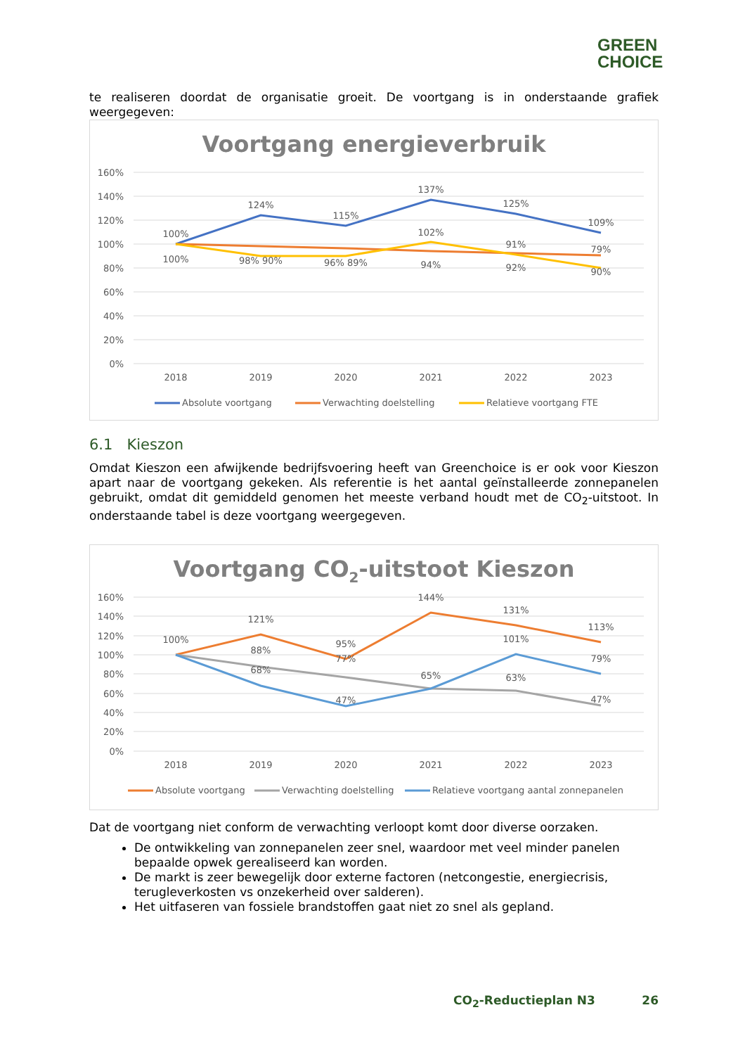GREEN
CHOICE
te realiseren doordat de organisatie groeit. De voortgang is in onderstaande grafiek weergegeven:
Voortgang energieverbruik
160%
140%
120%
100%
80%
60%
40%
20%
0%
100%
124%
115%
137%
125%
109%
100%
98% 90%
96% 89%
102%
94%
91%
92%
79%
90%
2018
2019
2020
2021
2022
2023
Absolute voortgang
Verwachting doelstelling
Relatieve voortgang FTE
6.1 Kieszon
Omdat Kieszon een afwijkende bedrijfsvoering heeft van Greenchoice is er ook voor Kieszon apart naar de voortgang gekeken. Als referentie is het aantal geïnstalleerde zonnepanelen gebruikt, omdat dit gemiddeld genomen het meeste verband houdt met de CO<sub>2</sub>-uitstoot. In onderstaande tabel is deze voortgang weergegeven.
Voortgang CO2-uitstoot Kieszon
160%
140%
120%
100%
80%
60%
40%
20%
0%
100%
121%
88%
68%
95%
77%
47%
144%
65%
131%
101%
63%
113%
79%
47%
2018
2019
2020
2021
2022
2023
Absolute voortgang
Verwachting doelstelling
Relatieve voortgang aantal zonnepanelen
Dat de voortgang niet conform de verwachting verloopt komt door diverse oorzaken.
De ontwikkeling van zonnepanelen zeer snel, waardoor met veel minder panelen bepaalde opwek gerealiseerd kan worden.
De markt is zeer bewegelijk door externe factoren (netcongestie, energiecrisis, terugleverkosten vs onzekerheid over salderen).
Het uitfaseren van fossiele brandstoffen gaat niet zo snel als gepland.
CO<sub>2</sub>-Reductieplan N3 26